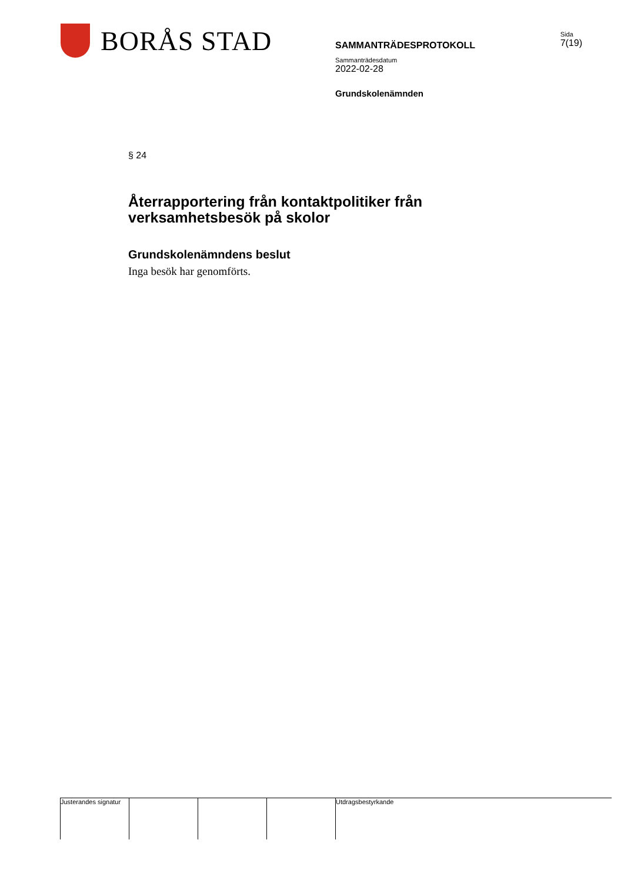BORÅS STAD
SAMMANTRÄDESPROTOKOLL
Sida
7(19)
Sammanträdesdatum
2022-02-28
Grundskolenämnden
§ 24
Återrapportering från kontaktpolitiker från verksamhetsbesök på skolor
Grundskolenämndens beslut
Inga besök har genomförts.
Justerandes signatur
Utdragsbestyrkande